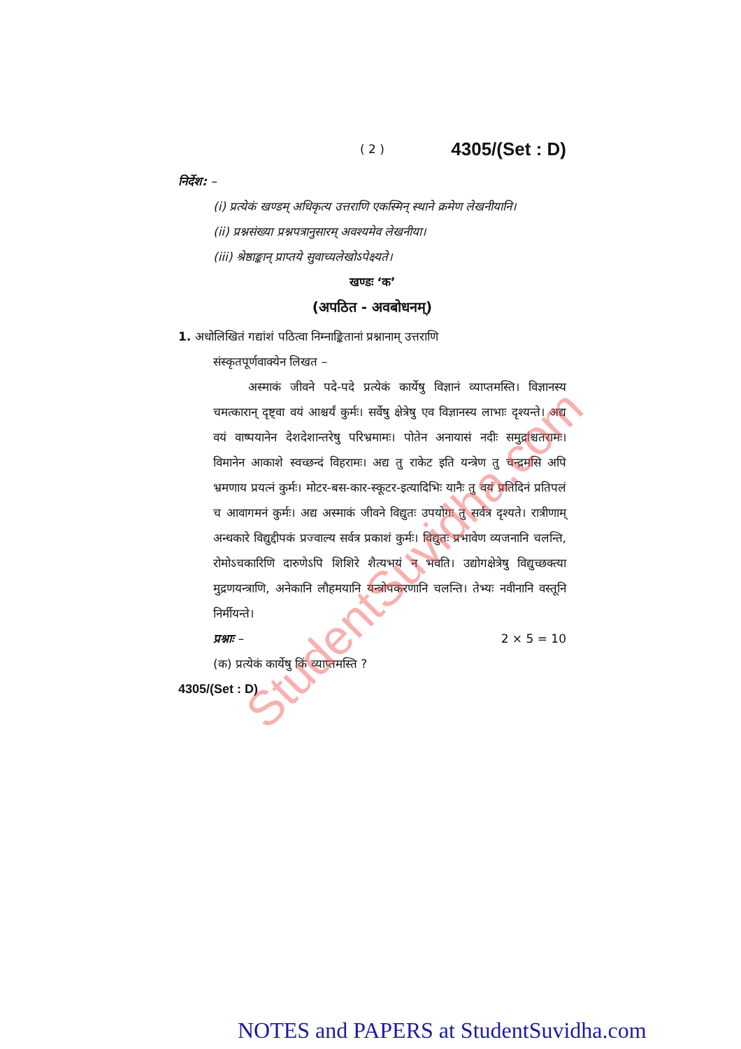( 2 ) 4305/(Set : D)
निर्देश: –
(i) प्रत्येकं खण्डम् अधिकृत्य उत्तराणि एकस्मिन् स्थाने क्रमेण लेखनीयानि।
(ii) प्रश्नसंख्या प्रश्नपत्रानुसारम् अवश्यमेव लेखनीया।
(iii) श्रेष्ठाङ्कान् प्राप्तये सुवाच्यलेखोऽपेक्ष्यते।
खण्डः ‘क’
(अपठित - अवबोधनम्)
1. अधोलिखितं गद्यांशं पठित्वा निम्नाङ्कितानां प्रश्नानाम् उत्तराणि
संस्कृतपूर्णवाक्येन लिखत –
अस्माकं जीवने पदे-पदे प्रत्येकं कार्येषु विज्ञानं व्याप्तमस्ति। विज्ञानस्य चमत्कारान् दृष्ट्वा वयं आश्चर्यं कुर्मः। सर्वेषु क्षेत्रेषु एव विज्ञानस्य लाभाः दृश्यन्ते। अद्य वयं वाष्पयानेन देशदेशान्तरेषु परिभ्रमामः। पोतेन अनायासं नदीः समुद्रांश्चतरामः। विमानेन आकाशे स्वच्छन्दं विहरामः। अद्य तु राकेट इति यन्त्रेण तु चन्द्रमसि अपि भ्रमणाय प्रयत्नं कुर्मः। मोटर-बस-कार-स्कूटर-इत्यादिभिः यानैः तु वयं प्रतिदिनं प्रतिपलं च आवागमनं कुर्मः। अद्य अस्माकं जीवने विद्युतः उपयोगः तु सर्वत्र दृश्यते। रात्रीणाम् अन्धकारे विद्युद्दीपकं प्रज्वाल्य सर्वत्र प्रकाशं कुर्मः। विद्युतः प्रभावेण व्यजनानि चलन्ति, रोमोऽचकारिणि दारुणेऽपि शिशिरे शैत्यभयं न भवति। उद्योगक्षेत्रेषु विद्युच्छक्त्या मुद्रणयन्त्राणि, अनेकानि लौहमयानि यन्त्रोपकरणानि चलन्ति। तेभ्यः नवीनानि वस्तूनि निर्मीयन्ते।
प्रश्नाः – 2 × 5 = 10
(क) प्रत्येकं कार्येषु किं व्याप्तमस्ति ?
4305/(Set : D)
StudentSuvidha.com
NOTES and PAPERS at StudentSuvidha.com